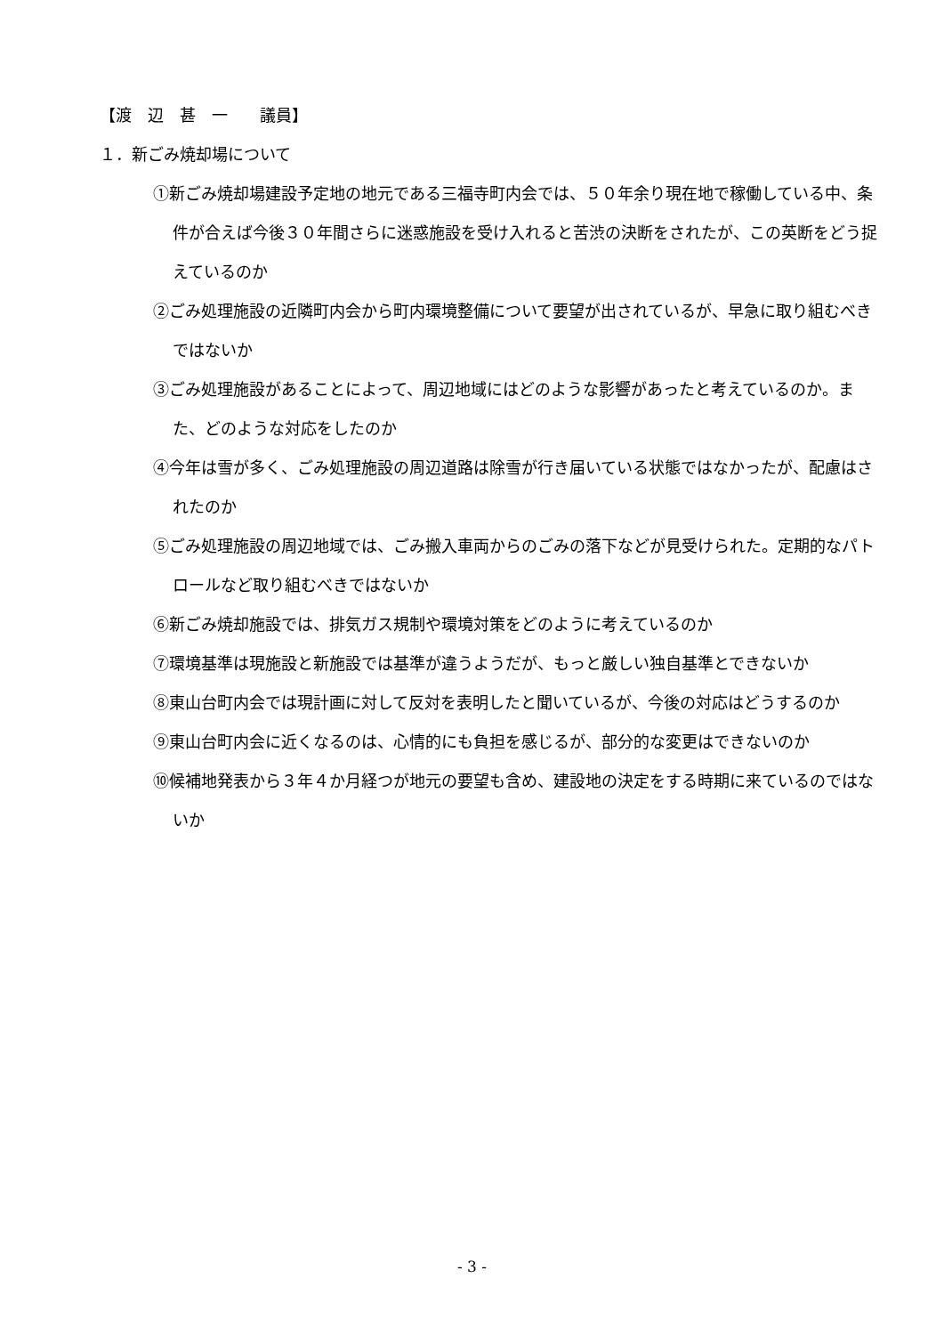【渡　辺　甚　一　　議員】
１．新ごみ焼却場について
①新ごみ焼却場建設予定地の地元である三福寺町内会では、５０年余り現在地で稼働している中、条件が合えば今後３０年間さらに迷惑施設を受け入れると苦渋の決断をされたが、この英断をどう捉えているのか
②ごみ処理施設の近隣町内会から町内環境整備について要望が出されているが、早急に取り組むべきではないか
③ごみ処理施設があることによって、周辺地域にはどのような影響があったと考えているのか。また、どのような対応をしたのか
④今年は雪が多く、ごみ処理施設の周辺道路は除雪が行き届いている状態ではなかったが、配慮はされたのか
⑤ごみ処理施設の周辺地域では、ごみ搬入車両からのごみの落下などが見受けられた。定期的なパトロールなど取り組むべきではないか
⑥新ごみ焼却施設では、排気ガス規制や環境対策をどのように考えているのか
⑦環境基準は現施設と新施設では基準が違うようだが、もっと厳しい独自基準とできないか
⑧東山台町内会では現計画に対して反対を表明したと聞いているが、今後の対応はどうするのか
⑨東山台町内会に近くなるのは、心情的にも負担を感じるが、部分的な変更はできないのか
⑩候補地発表から３年４か月経つが地元の要望も含め、建設地の決定をする時期に来ているのではないか
- 3 -